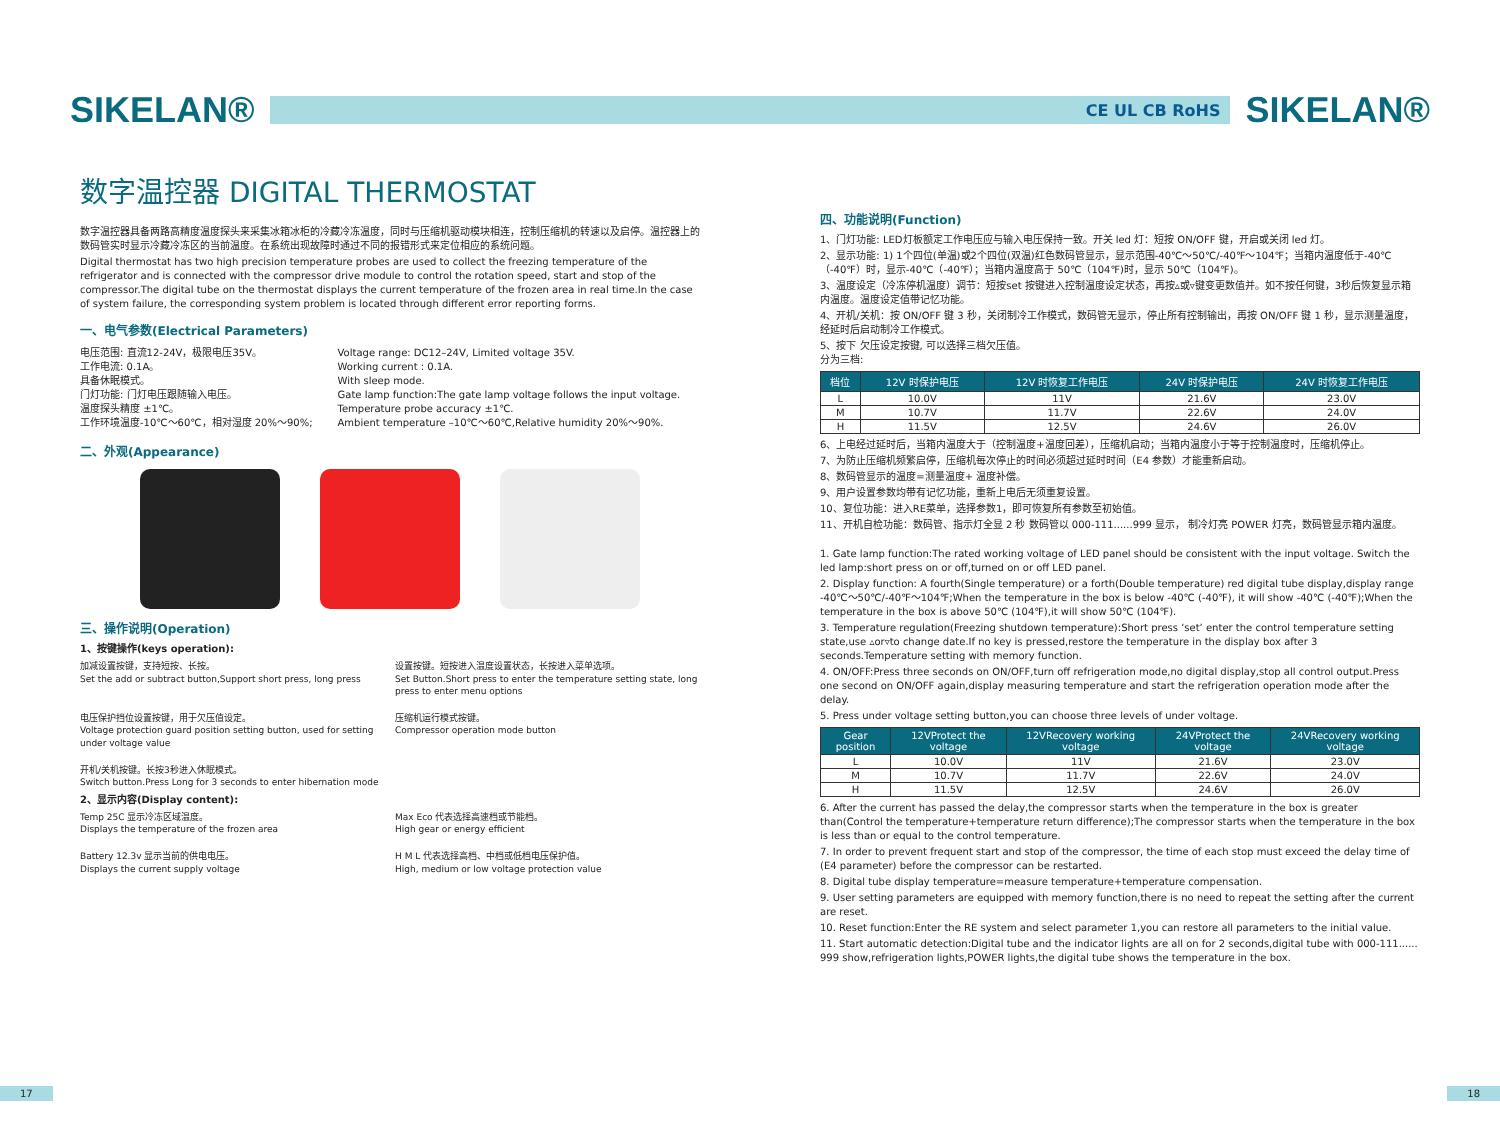SIKELAN®
CE UL CB RoHS
SIKELAN®
数字温控器 DIGITAL THERMOSTAT
数字温控器具备两路高精度温度探头来采集冰箱冰柜的冷藏冷冻温度，同时与压缩机驱动模块相连，控制压缩机的转速以及启停。温控器上的数码管实时显示冷藏冷冻区的当前温度。在系统出现故障时通过不同的报错形式来定位相应的系统问题。
Digital thermostat has two high precision temperature probes are used to collect the freezing temperature of the refrigerator and is connected with the compressor drive module to control the rotation speed, start and stop of the compressor.The digital tube on the thermostat displays the current temperature of the frozen area in real time.In the case of system failure, the corresponding system problem is located through different error reporting forms.
一、电气参数(Electrical Parameters)
电压范围: 直流12-24V，极限电压35V。
工作电流: 0.1A。
具备休眠模式。
门灯功能: 门灯电压跟随输入电压。
温度探头精度 ±1℃。
工作环境温度-10℃～60℃，相对湿度 20%～90%;
Voltage range: DC12–24V, Limited voltage 35V.
Working current : 0.1A.
With sleep mode.
Gate lamp function:The gate lamp voltage follows the input voltage.
Temperature probe accuracy ±1℃.
Ambient temperature –10℃～60℃,Relative humidity 20%～90%.
二、外观(Appearance)
三、操作说明(Operation)
1、按键操作(keys operation):
加减设置按键，支持短按、长按。
Set the add or subtract button,Support short press, long press
设置按键。短按进入温度设置状态，长按进入菜单选项。
Set Button.Short press to enter the temperature setting state, long press to enter menu options
电压保护挡位设置按键，用于欠压值设定。
Voltage protection guard position setting button, used for setting under voltage value
压缩机运行模式按键。
Compressor operation mode button
开机/关机按键。长按3秒进入休眠模式。
Switch button.Press Long for 3 seconds to enter hibernation mode
2、显示内容(Display content):
Temp 25C 显示冷冻区域温度。
Displays the temperature of the frozen area
Max Eco 代表选择高速档或节能档。
High gear or energy efficient
Battery 12.3v 显示当前的供电电压。
Displays the current supply voltage
H M L 代表选择高档、中档或低档电压保护值。
High, medium or low voltage protection value
四、功能说明(Function)
1、门灯功能: LED灯板额定工作电压应与输入电压保持一致。开关 led 灯：短按 ON/OFF 键，开启或关闭 led 灯。
2、显示功能: 1) 1个四位(单温)或2个四位(双温)红色数码管显示，显示范围-40℃～50℃/-40℉～104℉；当箱内温度低于-40℃（-40℉）时，显示-40℃（-40℉）；当箱内温度高于 50℃（104℉)时，显示 50℃（104℉)。
3、温度设定（冷冻停机温度）调节：短按set 按键进入控制温度设定状态，再按▵或▿键变更数值并。如不按任何键，3秒后恢复显示箱内温度。温度设定值带记忆功能。
4、开机/关机：按 ON/OFF 键 3 秒，关闭制冷工作模式，数码管无显示，停止所有控制输出，再按 ON/OFF 键 1 秒，显示测量温度，经延时后启动制冷工作模式。
5、按下 欠压设定按键, 可以选择三档欠压值。
分为三档:
| 档位 | 12V 时保护电压 | 12V 时恢复工作电压 | 24V 时保护电压 | 24V 时恢复工作电压 |
| --- | --- | --- | --- | --- |
| L | 10.0V | 11V | 21.6V | 23.0V |
| M | 10.7V | 11.7V | 22.6V | 24.0V |
| H | 11.5V | 12.5V | 24.6V | 26.0V |
6、上电经过延时后，当箱内温度大于（控制温度+温度回差），压缩机启动；当箱内温度小于等于控制温度时，压缩机停止。
7、为防止压缩机频繁启停，压缩机每次停止的时间必须超过延时时间（E4 参数）才能重新启动。
8、数码管显示的温度=测量温度+ 温度补偿。
9、用户设置参数均带有记忆功能，重新上电后无须重复设置。
10、复位功能：进入RE菜单，选择参数1，即可恢复所有参数至初始值。
11、开机自检功能：数码管、指示灯全显 2 秒 数码管以 000-111......999 显示， 制冷灯亮 POWER 灯亮，数码管显示箱内温度。
1. Gate lamp function:The rated working voltage of LED panel should be consistent with the input voltage. Switch the led lamp:short press on or off,turned on or off LED panel.
2. Display function: A fourth(Single temperature) or a forth(Double temperature) red digital tube display,display range -40℃～50℃/-40℉～104℉;When the temperature in the box is below -40℃ (-40℉), it will show -40℃ (-40℉);When the temperature in the box is above 50℃ (104℉),it will show 50℃ (104℉).
3. Temperature regulation(Freezing shutdown temperature):Short press ‘set’ enter the control temperature setting state,use ▵or▿to change date.If no key is pressed,restore the temperature in the display box after 3 seconds.Temperature setting with memory function.
4. ON/OFF:Press three seconds on ON/OFF,turn off refrigeration mode,no digital display,stop all control output.Press one second on ON/OFF again,display measuring temperature and start the refrigeration operation mode after the delay.
5. Press under voltage setting button,you can choose three levels of under voltage.
| Gear position | 12VProtect the voltage | 12VRecovery working voltage | 24VProtect the voltage | 24VRecovery working voltage |
| --- | --- | --- | --- | --- |
| L | 10.0V | 11V | 21.6V | 23.0V |
| M | 10.7V | 11.7V | 22.6V | 24.0V |
| H | 11.5V | 12.5V | 24.6V | 26.0V |
6. After the current has passed the delay,the compressor starts when the temperature in the box is greater than(Control the temperature+temperature return difference);The compressor starts when the temperature in the box is less than or equal to the control temperature.
7. In order to prevent frequent start and stop of the compressor, the time of each stop must exceed the delay time of (E4 parameter) before the compressor can be restarted.
8. Digital tube display temperature=measure temperature+temperature compensation.
9. User setting parameters are equipped with memory function,there is no need to repeat the setting after the current are reset.
10. Reset function:Enter the RE system and select parameter 1,you can restore all parameters to the initial value.
11. Start automatic detection:Digital tube and the indicator lights are all on for 2 seconds,digital tube with 000-111...... 999 show,refrigeration lights,POWER lights,the digital tube shows the temperature in the box.
17 18